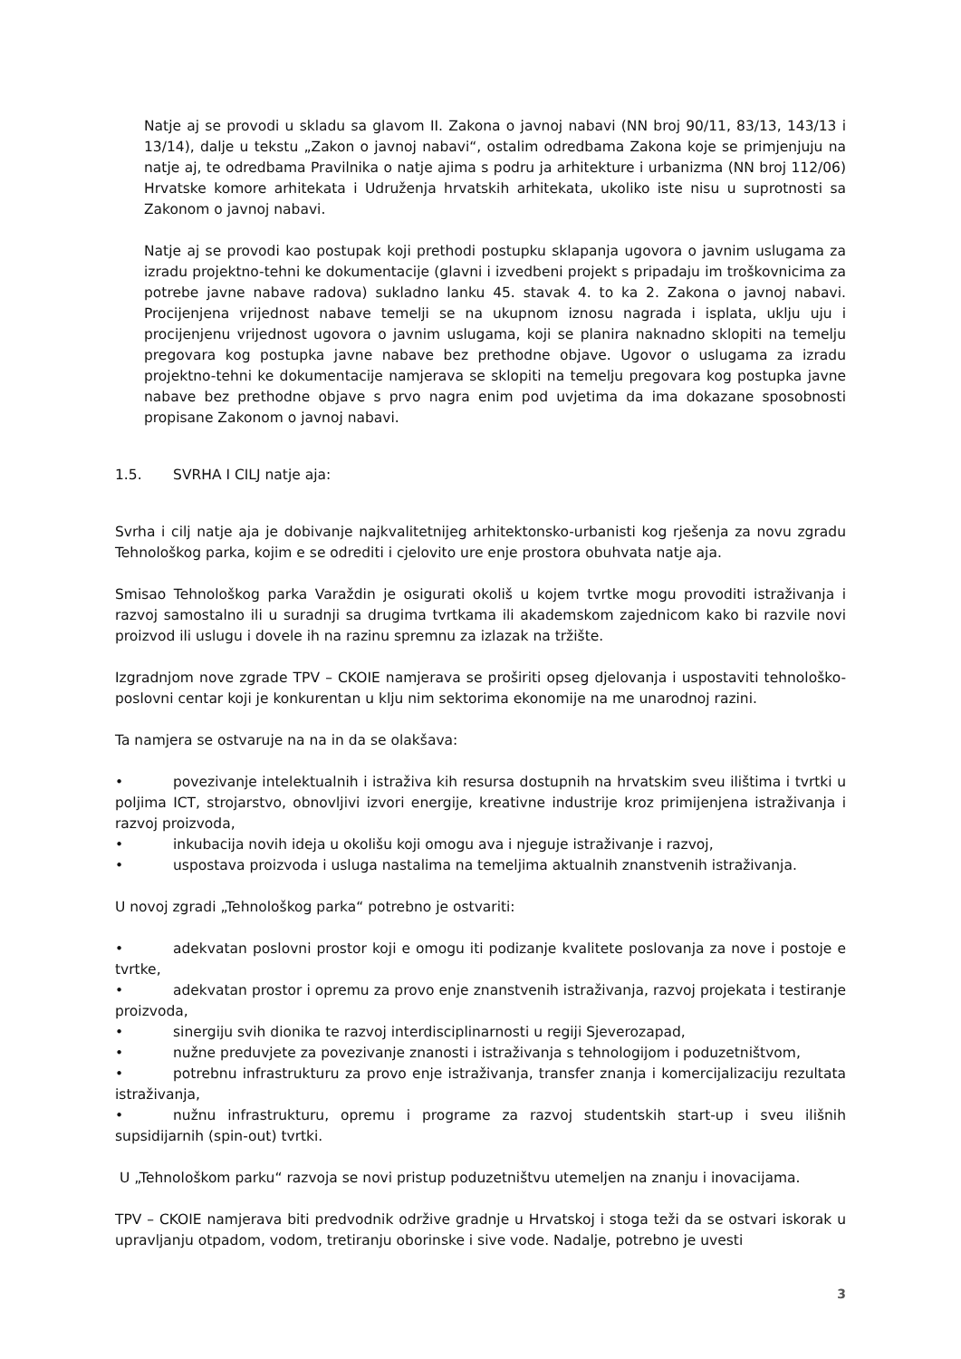Natje aj se provodi u skladu sa glavom II. Zakona o javnoj nabavi (NN broj 90/11, 83/13, 143/13 i 13/14), dalje u tekstu „Zakon o javnoj nabavi“, ostalim odredbama Zakona koje se primjenjuju na natje aj, te odredbama Pravilnika o natje ajima s podru ja arhitekture i urbanizma (NN broj 112/06) Hrvatske komore arhitekata i Udruženja hrvatskih arhitekata, ukoliko iste nisu u suprotnosti sa Zakonom o javnoj nabavi.
Natje aj se provodi kao postupak koji prethodi postupku sklapanja ugovora o javnim uslugama za izradu projektno-tehni ke dokumentacije (glavni i izvedbeni projekt s pripadaju im troškovnicima za potrebe javne nabave radova) sukladno lanku 45. stavak 4. to ka 2. Zakona o javnoj nabavi. Procijenjena vrijednost nabave temelji se na ukupnom iznosu nagrada i isplata, uklju uju i procijenjenu vrijednost ugovora o javnim uslugama, koji se planira naknadno sklopiti na temelju pregovara kog postupka javne nabave bez prethodne objave. Ugovor o uslugama za izradu projektno-tehni ke dokumentacije namjerava se sklopiti na temelju pregovara kog postupka javne nabave bez prethodne objave s prvo nagra enim pod uvjetima da ima dokazane sposobnosti propisane Zakonom o javnoj nabavi.
1.5. SVRHA I CILJ natje aja:
Svrha i cilj natje aja je dobivanje najkvalitetnijeg arhitektonsko-urbanisti kog rješenja za novu zgradu Tehnološkog parka, kojim e se odrediti i cjelovito ure enje prostora obuhvata natje aja.
Smisao Tehnološkog parka Varaždin je osigurati okoliš u kojem tvrtke mogu provoditi istraživanja i razvoj samostalno ili u suradnji sa drugima tvrtkama ili akademskom zajednicom kako bi razvile novi proizvod ili uslugu i dovele ih na razinu spremnu za izlazak na tržište.
Izgradnjom nove zgrade TPV – CKOIE namjerava se proširiti opseg djelovanja i uspostaviti tehnološko-poslovni centar koji je konkurentan u klju nim sektorima ekonomije na me unarodnoj razini.
Ta namjera se ostvaruje na na in da se olakšava:
• povezivanje intelektualnih i istraživa kih resursa dostupnih na hrvatskim sveu ilištima i tvrtki u poljima ICT, strojarstvo, obnovljivi izvori energije, kreativne industrije kroz primijenjena istraživanja i razvoj proizvoda,
• inkubacija novih ideja u okolišu koji omogu ava i njeguje istraživanje i razvoj,
• uspostava proizvoda i usluga nastalima na temeljima aktualnih znanstvenih istraživanja.
U novoj zgradi „Tehnološkog parka“ potrebno je ostvariti:
• adekvatan poslovni prostor koji e omogu iti podizanje kvalitete poslovanja za nove i postoje e tvrtke,
• adekvatan prostor i opremu za provo enje znanstvenih istraživanja, razvoj projekata i testiranje proizvoda,
• sinergiju svih dionika te razvoj interdisciplinarnosti u regiji Sjeverozapad,
• nužne preduvjete za povezivanje znanosti i istraživanja s tehnologijom i poduzetništvom,
• potrebnu infrastrukturu za provo enje istraživanja, transfer znanja i komercijalizaciju rezultata istraživanja,
• nužnu infrastrukturu, opremu i programe za razvoj studentskih start-up i sveu ilišnih supsidijarnih (spin-out) tvrtki.
U „Tehnološkom parku“ razvoja se novi pristup poduzetništvu utemeljen na znanju i inovacijama.
TPV – CKOIE namjerava biti predvodnik održive gradnje u Hrvatskoj i stoga teži da se ostvari iskorak u upravljanju otpadom, vodom, tretiranju oborinske i sive vode. Nadalje, potrebno je uvesti
3